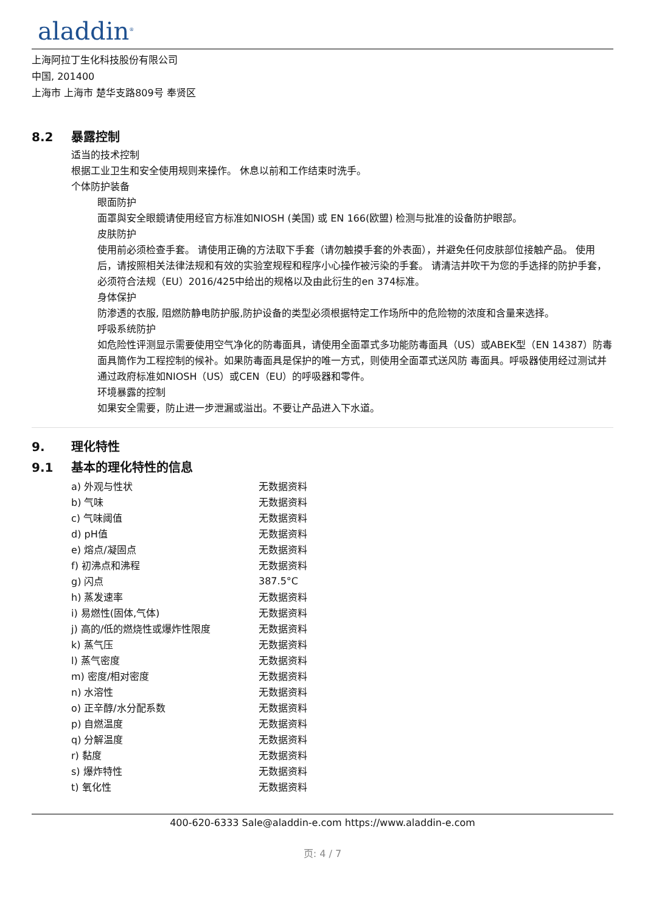aladdin<sup>®</sup>
上海阿拉丁生化科技股份有限公司
中国, 201400
上海市 上海市 楚华支路809号 奉贤区
8.2 暴露控制
适当的技术控制
根据工业卫生和安全使用规则来操作。 休息以前和工作结束时洗手。
个体防护装备
眼面防护
面罩與安全眼鏡请使用经官方标准如NIOSH (美国) 或 EN 166(欧盟) 检测与批准的设备防护眼部。
皮肤防护
使用前必须检查手套。 请使用正确的方法取下手套（请勿触摸手套的外表面），并避免任何皮肤部位接触产品。 使用后，请按照相关法律法规和有效的实验室规程和程序小心操作被污染的手套。 请清洁并吹干为您的手选择的防护手套，必须符合法规（EU）2016/425中给出的规格以及由此衍生的en 374标准。
身体保护
防渗透的衣服, 阻燃防静电防护服,防护设备的类型必须根据特定工作场所中的危险物的浓度和含量来选择。
呼吸系统防护
如危险性评测显示需要使用空气净化的防毒面具，请使用全面罩式多功能防毒面具（US）或ABEK型（EN 14387）防毒面具筒作为工程控制的候补。如果防毒面具是保护的唯一方式，则使用全面罩式送风防 毒面具。呼吸器使用经过测试并通过政府标准如NIOSH（US）或CEN（EU）的呼吸器和零件。
环境暴露的控制
如果安全需要，防止进一步泄漏或溢出。不要让产品进入下水道。
9. 理化特性
9.1 基本的理化特性的信息
| a) 外观与性状 | 无数据资料 |
| b) 气味 | 无数据资料 |
| c) 气味阈值 | 无数据资料 |
| d) pH值 | 无数据资料 |
| e) 熔点/凝固点 | 无数据资料 |
| f) 初沸点和沸程 | 无数据资料 |
| g) 闪点 | 387.5°C |
| h) 蒸发速率 | 无数据资料 |
| i) 易燃性(固体,气体) | 无数据资料 |
| j) 高的/低的燃烧性或爆炸性限度 | 无数据资料 |
| k) 蒸气压 | 无数据资料 |
| l) 蒸气密度 | 无数据资料 |
| m) 密度/相对密度 | 无数据资料 |
| n) 水溶性 | 无数据资料 |
| o) 正辛醇/水分配系数 | 无数据资料 |
| p) 自燃温度 | 无数据资料 |
| q) 分解温度 | 无数据资料 |
| r) 黏度 | 无数据资料 |
| s) 爆炸特性 | 无数据资料 |
| t) 氧化性 | 无数据资料 |
400-620-6333 Sale@aladdin-e.com https://www.aladdin-e.com
页: 4 / 7